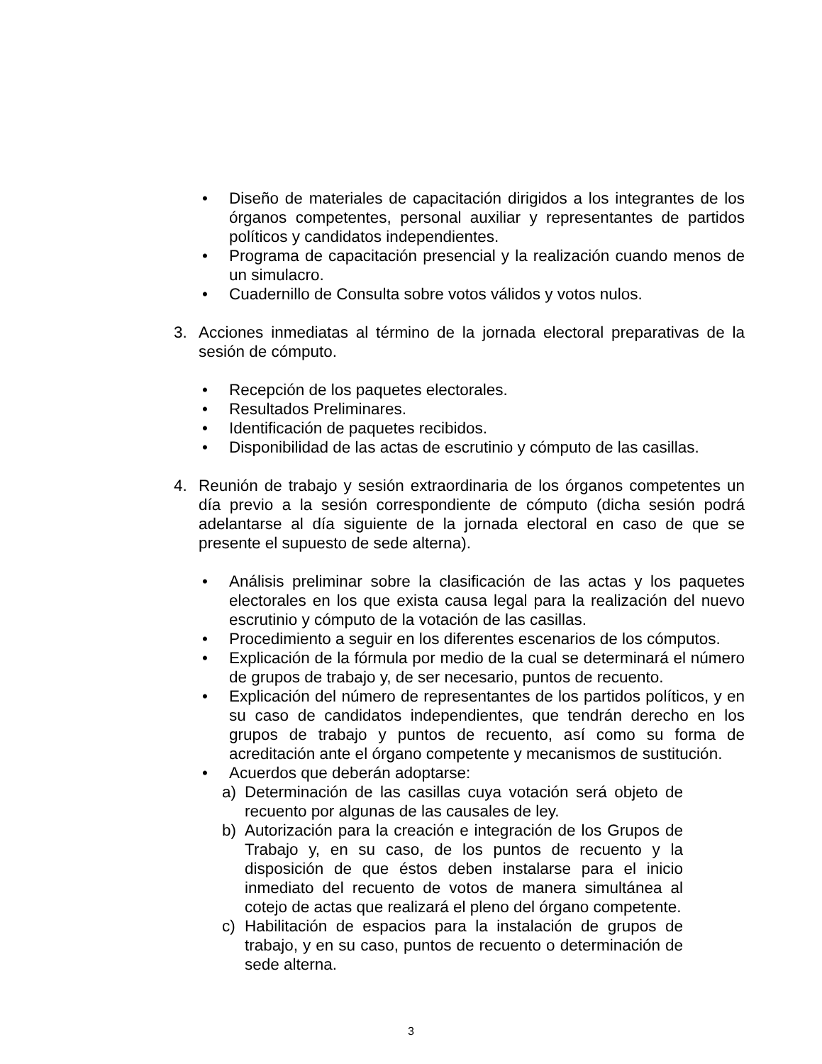• Diseño de materiales de capacitación dirigidos a los integrantes de los órganos competentes, personal auxiliar y representantes de partidos políticos y candidatos independientes.
• Programa de capacitación presencial y la realización cuando menos de un simulacro.
• Cuadernillo de Consulta sobre votos válidos y votos nulos.
3. Acciones inmediatas al término de la jornada electoral preparativas de la sesión de cómputo.
• Recepción de los paquetes electorales.
• Resultados Preliminares.
• Identificación de paquetes recibidos.
• Disponibilidad de las actas de escrutinio y cómputo de las casillas.
4. Reunión de trabajo y sesión extraordinaria de los órganos competentes un día previo a la sesión correspondiente de cómputo (dicha sesión podrá adelantarse al día siguiente de la jornada electoral en caso de que se presente el supuesto de sede alterna).
• Análisis preliminar sobre la clasificación de las actas y los paquetes electorales en los que exista causa legal para la realización del nuevo escrutinio y cómputo de la votación de las casillas.
• Procedimiento a seguir en los diferentes escenarios de los cómputos.
• Explicación de la fórmula por medio de la cual se determinará el número de grupos de trabajo y, de ser necesario, puntos de recuento.
• Explicación del número de representantes de los partidos políticos, y en su caso de candidatos independientes, que tendrán derecho en los grupos de trabajo y puntos de recuento, así como su forma de acreditación ante el órgano competente y mecanismos de sustitución.
• Acuerdos que deberán adoptarse:
a) Determinación de las casillas cuya votación será objeto de recuento por algunas de las causales de ley.
b) Autorización para la creación e integración de los Grupos de Trabajo y, en su caso, de los puntos de recuento y la disposición de que éstos deben instalarse para el inicio inmediato del recuento de votos de manera simultánea al cotejo de actas que realizará el pleno del órgano competente.
c) Habilitación de espacios para la instalación de grupos de trabajo, y en su caso, puntos de recuento o determinación de sede alterna.
3